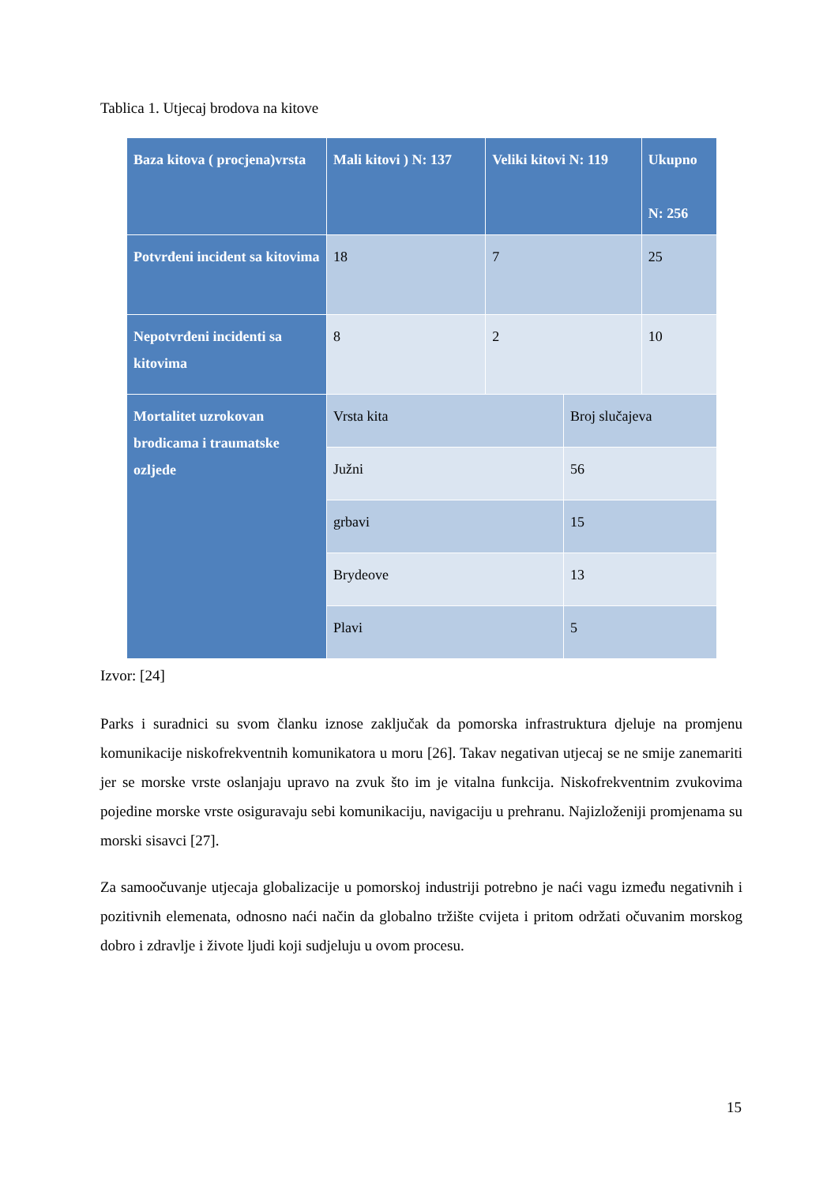Tablica 1. Utjecaj brodova na kitove
| Baza kitova ( procjena)vrsta | Mali kitovi ) N: 137 | Veliki kitovi N: 119 | | Ukupno N: 256 |
| --- | --- | --- | --- | --- |
| Potvrđeni incident sa kitovima | 18 | 7 | | 25 |
| Nepotvrđeni incidenti sa kitovima | 8 | 2 | | 10 |
| Mortalitet uzrokovan brodicama i traumatske ozljede | Vrsta kita | | Broj slučajeva | |
| | Južni | | 56 | |
| | grbavi | | 15 | |
| | Brydeove | | 13 | |
| | Plavi | | 5 | |
Izvor: [24]
Parks i suradnici su svom članku iznose zaključak da pomorska infrastruktura djeluje na promjenu komunikacije niskofrekventnih komunikatora u moru [26]. Takav negativan utjecaj se ne smije zanemariti jer se morske vrste oslanjaju upravo na zvuk što im je vitalna funkcija. Niskofrekventnim zvukovima pojedine morske vrste osiguravaju sebi komunikaciju, navigaciju u prehranu. Najizloženiji promjenama su morski sisavci [27].
Za samoočuvanje utjecaja globalizacije u pomorskoj industriji potrebno je naći vagu između negativnih i pozitivnih elemenata, odnosno naći način da globalno tržište cvijeta i pritom održati očuvanim morskog dobro i zdravlje i živote ljudi koji sudjeluju u ovom procesu.
15